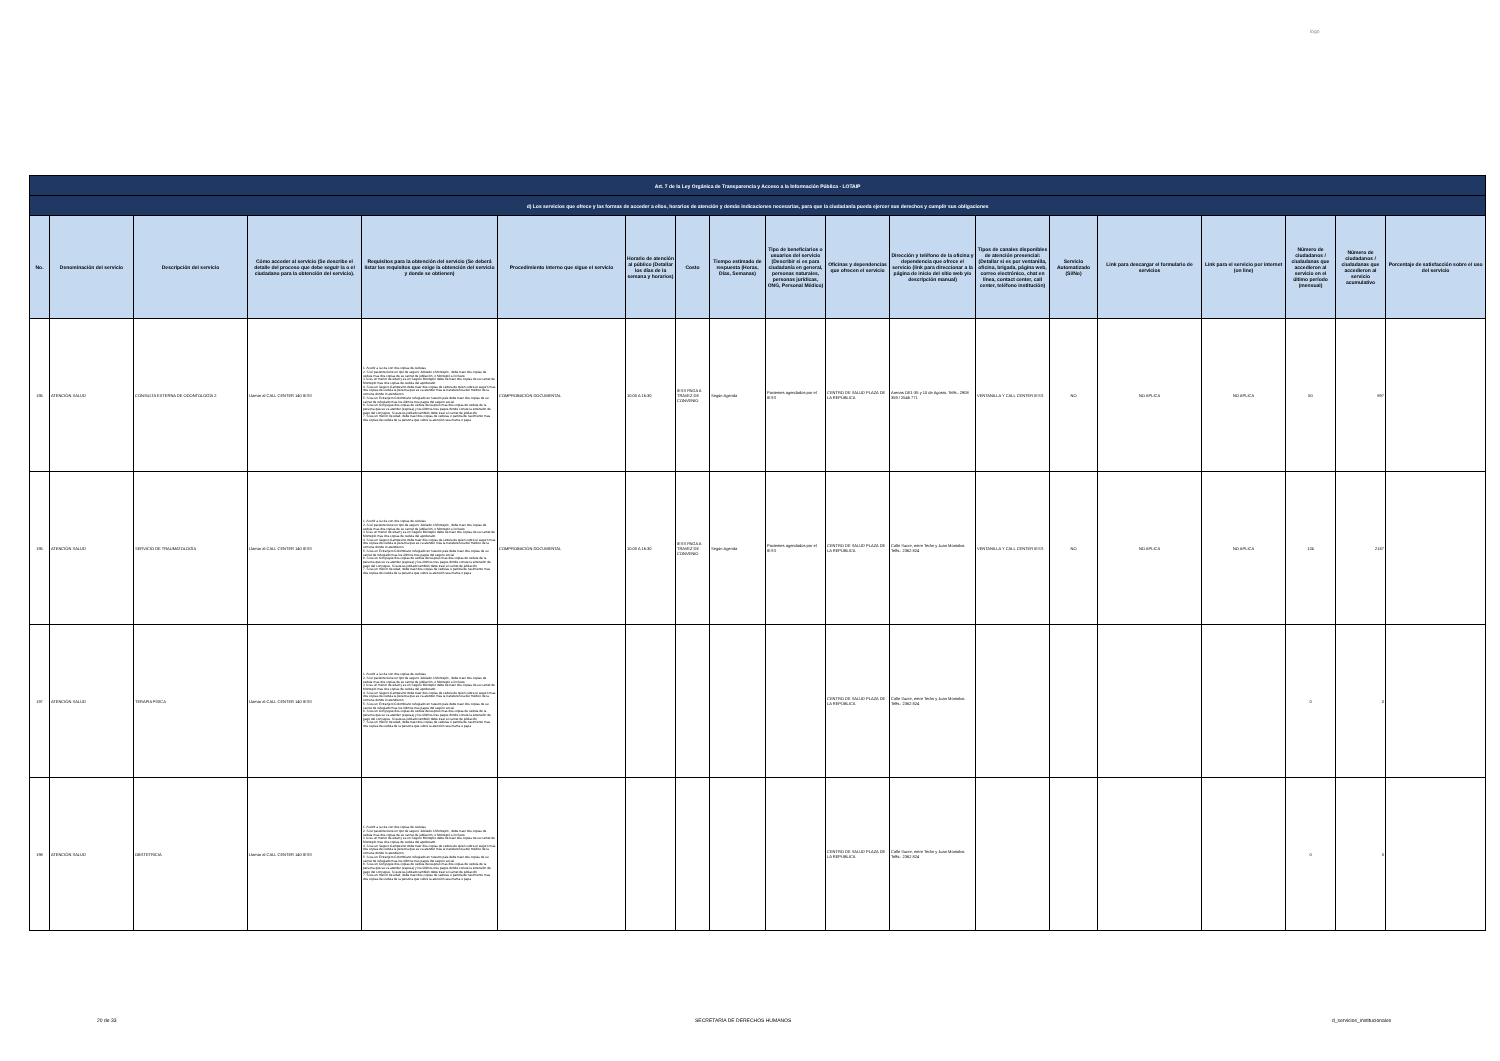logo
| Art. 7 de la Ley Orgánica de Transparencia y Acceso a la Información Pública - LOTAIP | | | | | | | | | | | | | | | | | | |
| --- | --- | --- | --- | --- | --- | --- | --- | --- | --- | --- | --- | --- | --- | --- | --- | --- | --- | --- |
| d) Los servicios que ofrece y las formas de acceder a ellos, horarios de atención y demás indicaciones necesarias, para que la ciudadanía pueda ejercer sus derechos y cumplir sus obligaciones | | | | | | | | | | | | | | | | | | |
| No. | Denominación del servicio | Descripción del servicio | Cómo acceder al servicio (Se describe el detalle del proceso que debe seguir la o el ciudadano para la obtención del servicio). | Requisitos para la obtención del servicio (Se deberá listar los requisitos que exige la obtención del servicio y donde se obtienen) | Procedimiento interno que sigue el servicio | Horario de atención al público (Detallar los días de la semana y horarios) | Costo | Tiempo estimado de respuesta (Horas, Días, Semanas) | Tipo de beneficiarios o usuarios del servicio (Describir si es para ciudadanía en general, personas naturales, personas jurídicas, ONG, Personal Médico) | Oficinas y dependencias que ofrecen el servicio | Dirección y teléfono de la oficina y dependencia que ofrece el servicio (link para direccionar a la página de inicio del sitio web y/o descripción manual) | Tipos de canales disponibles de atención presencial: (Detallar si es por ventanilla, oficina, brigada, página web, correo electrónico, chat en línea, contact center, call center, teléfono institución) | Servicio Automatizado (Si/No) | Link para descargar el formulario de servicios | Link para el servicio por internet (on line) | Número de ciudadanos / ciudadanas que accedieron al servicio en el último período (mensual) | Número de ciudadanos / ciudadanas que accedieron al servicio acumulativo | Porcentaje de satisfacción sobre el uso del servicio |
| 195 | ATENCIÓN SALUD | CONSULTA EXTERNA DE ODONTOLOGÍA 2 | Llamar al CALL CENTER 140 IESS | 1. Acudir a la cita con dos copias de cedulas 2. Si el paciente tiene un tipo de seguro Jubilado o Montepío , debe traer dos copias de cedula mas dos copias de su carnet de jubilación, o Montepío si lo fuere 3 Si es un menor de edad y es un Seguro Montepío debe de traer dos copias de su carnet de Montepío mas dos copias de cedula del apoderado 4. Si es un Seguro Campesino debe traer dos copias de cedula de quien cubre el seguro mas dos copias de cedula la persona que se va atender más la transferencia del médico de la comuna donde lo atendieron. 5. Si es un Extranjero Colombiano refugiado en nuestro país debe traer dos copias de su carnet de refugiado mas los últimos tres pagos del seguro social 6. Si es un Conyugue dos copias de cedula del esposo mas dos copias de cedula de la persona que se va atender (esposa) y los últimos tres pagos donde conste la extensión de pago del conyugue. Si este es jubilado también debe traer el carnet de jubilación 7. Si es un menor de edad, debe traer dos copias de cedulas o partida de nacimiento mas dos copias de cedula de la persona que cubre la atención sea mama o papa | COMPROBACIÓN DOCUMENTAL | 10:00 A 16:30 | IESS PAGA A TRAVEZ DE CONVENIO | Según Agenda | Pacientes agendados por el IESS | CENTRO DE SALUD PLAZA DE LA REPÚBLICA | Arenas OE1-35 y 10 de Agosto. Telfs.: 2908 359 / 2546 771 | VENTANILLA Y CALL CENTER IESS | NO | NO APLICA | NO APLICA | 50 | 897 | |
| 195 | ATENCIÓN SALUD | SERVICIO DE TRAUMATOLOGÍA | Llamar al CALL CENTER 140 IESS | 1. Acudir a la cita con dos copias de cedulas 2. Si el paciente tiene un tipo de seguro Jubilado o Montepío , debe traer dos copias de cedula mas dos copias de su carnet de jubilación, o Montepío si lo fuere 3 Si es un menor de edad y es un Seguro Montepío debe de traer dos copias de su carnet de Montepío mas dos copias de cedula del apoderado 4. Si es un Seguro Campesino debe traer dos copias de cedula de quien cubre el seguro mas dos copias de cedula la persona que se va atender más la transferencia del médico de la comuna donde lo atendieron. 5. Si es un Extranjero Colombiano refugiado en nuestro país debe traer dos copias de su carnet de refugiado mas los últimos tres pagos del seguro social 6. Si es un Conyugue dos copias de cedula del esposo mas dos copias de cedula de la persona que se va atender (esposa) y los últimos tres pagos donde conste la extensión de pago del conyugue. Si este es jubilado también debe traer el carnet de jubilación 7. Si es un menor de edad, debe traer dos copias de cedulas o partida de nacimiento mas dos copias de cedula de la persona que cubre la atención sea mama o papa | COMPROBACIÓN DOCUMENTAL | 10:00 A 16:30 | IESS PAGA A TRAVEZ DE CONVENIO | Según Agenda | Pacientes agendados por el IESS | CENTRO DE SALUD PLAZA DE LA REPÚBLICA | Calle Sucre, entre Terán y Juan Montalvo. Telfs.: 2362 824 | VENTANILLA Y CALL CENTER IESS | NO | NO APLICA | NO APLICA | 124 | 2187 | |
| 197 | ATENCIÓN SALUD | TERAPIA FÍSICA | Llamar al CALL CENTER 140 IESS | 1. Acudir a la cita con dos copias de cedulas 2. Si el paciente tiene un tipo de seguro Jubilado o Montepío , debe traer dos copias de cedula mas dos copias de su carnet de jubilación, o Montepío si lo fuere 3 Si es un menor de edad y es un Seguro Montepío debe de traer dos copias de su carnet de Montepío mas dos copias de cedula del apoderado 4. Si es un Seguro Campesino debe traer dos copias de cedula de quien cubre el seguro mas dos copias de cedula la persona que se va atender más la transferencia del médico de la comuna donde lo atendieron. 5. Si es un Extranjero Colombiano refugiado en nuestro país debe traer dos copias de su carnet de refugiado mas los últimos tres pagos del seguro social 6. Si es un Conyugue dos copias de cedula del esposo mas dos copias de cedula de la persona que se va atender (esposa) y los últimos tres pagos donde conste la extensión de pago del conyugue. Si este es jubilado también debe traer el carnet de jubilación 7. Si es un menor de edad, debe traer dos copias de cedulas o partida de nacimiento mas dos copias de cedula de la persona que cubre la atención sea mama o papa | | | | | | CENTRO DE SALUD PLAZA DE LA REPÚBLICA | Calle Sucre, entre Terán y Juan Montalvo. Telfs.: 2362 824 | | | | | 0 | 0 | |
| 198 | ATENCIÓN SALUD | OBSTETRICIA | Llamar al CALL CENTER 140 IESS | 1. Acudir a la cita con dos copias de cedulas 2. Si el paciente tiene un tipo de seguro Jubilado o Montepío , debe traer dos copias de cedula mas dos copias de su carnet de jubilación, o Montepío si lo fuere 3 Si es un menor de edad y es un Seguro Montepío debe de traer dos copias de su carnet de Montepío mas dos copias de cedula del apoderado 4. Si es un Seguro Campesino debe traer dos copias de cedula de quien cubre el seguro mas dos copias de cedula la persona que se va atender más la transferencia del médico de la comuna donde lo atendieron. 5. Si es un Extranjero Colombiano refugiado en nuestro país debe traer dos copias de su carnet de refugiado mas los últimos tres pagos del seguro social 6. Si es un Conyugue dos copias de cedula del esposo mas dos copias de cedula de la persona que se va atender (esposa) y los últimos tres pagos donde conste la extensión de pago del conyugue. Si este es jubilado también debe traer el carnet de jubilación 7. Si es un menor de edad, debe traer dos copias de cedulas o partida de nacimiento mas dos copias de cedula de la persona que cubre la atención sea mama o papa | | | | | | CENTRO DE SALUD PLAZA DE LA REPÚBLICA | Calle Sucre, entre Terán y Juan Montalvo. Telfs.: 2362 824 | | | | | 0 | 0 | |
20 de 33 SECRETARÍA DE DERECHOS HUMANOS d_servicios_institucionales